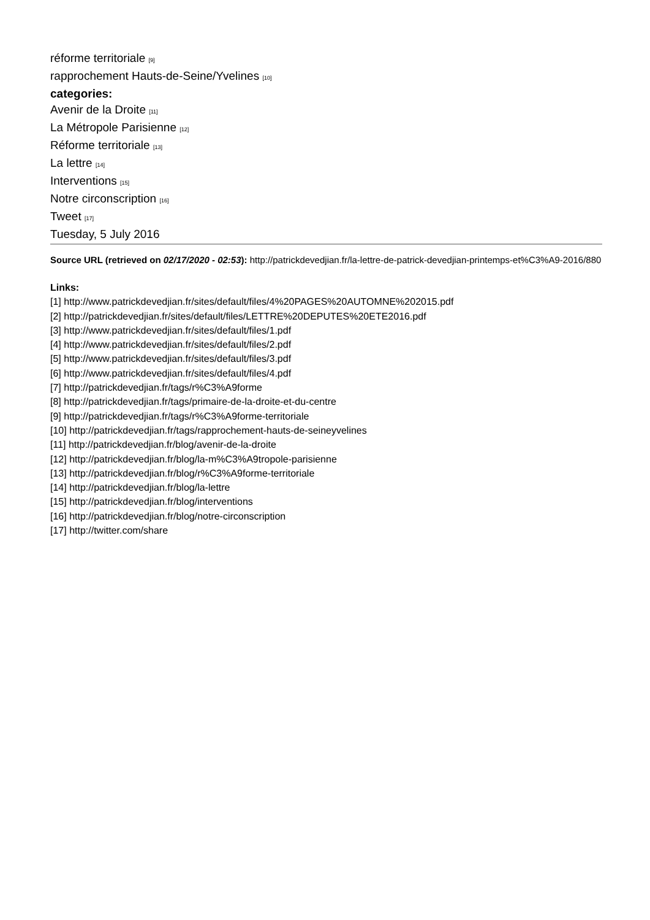réforme territoriale [9]
rapprochement Hauts-de-Seine/Yvelines [10]
categories:
Avenir de la Droite [11]
La Métropole Parisienne [12]
Réforme territoriale [13]
La lettre [14]
Interventions [15]
Notre circonscription [16]
Tweet [17]
Tuesday, 5 July 2016
Source URL (retrieved on 02/17/2020 - 02:53): http://patrickdevedjian.fr/la-lettre-de-patrick-devedjian-printemps-et%C3%A9-2016/880
Links:
[1] http://www.patrickdevedjian.fr/sites/default/files/4%20PAGES%20AUTOMNE%202015.pdf
[2] http://patrickdevedjian.fr/sites/default/files/LETTRE%20DEPUTES%20ETE2016.pdf
[3] http://www.patrickdevedjian.fr/sites/default/files/1.pdf
[4] http://www.patrickdevedjian.fr/sites/default/files/2.pdf
[5] http://www.patrickdevedjian.fr/sites/default/files/3.pdf
[6] http://www.patrickdevedjian.fr/sites/default/files/4.pdf
[7] http://patrickdevedjian.fr/tags/r%C3%A9forme
[8] http://patrickdevedjian.fr/tags/primaire-de-la-droite-et-du-centre
[9] http://patrickdevedjian.fr/tags/r%C3%A9forme-territoriale
[10] http://patrickdevedjian.fr/tags/rapprochement-hauts-de-seineyvelines
[11] http://patrickdevedjian.fr/blog/avenir-de-la-droite
[12] http://patrickdevedjian.fr/blog/la-m%C3%A9tropole-parisienne
[13] http://patrickdevedjian.fr/blog/r%C3%A9forme-territoriale
[14] http://patrickdevedjian.fr/blog/la-lettre
[15] http://patrickdevedjian.fr/blog/interventions
[16] http://patrickdevedjian.fr/blog/notre-circonscription
[17] http://twitter.com/share